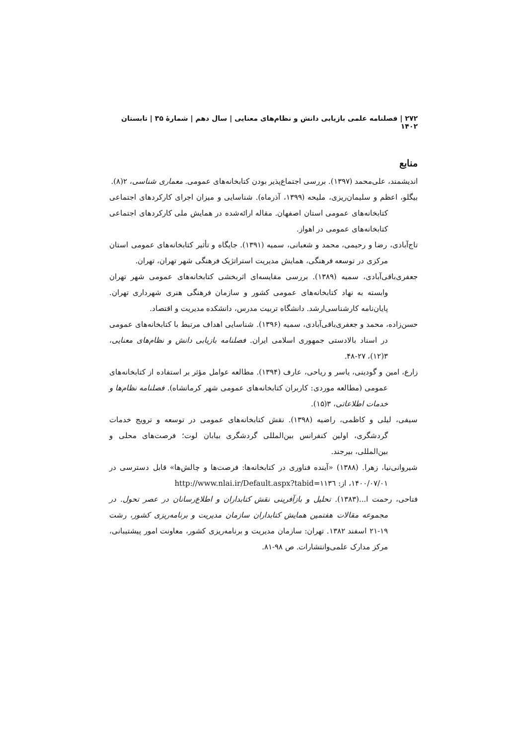۲۷۲ | فصلنامه علمی بازیابی دانش و نظام‌های معنایی | سال دهم | شمارهٔ ۳۵ | تابستان ۱۴۰۲
منابع
اندیشمند، علی‌محمد (۱۳۹۷). بررسی اجتماع‌پذیر بودن کتابخانه‌های عمومی. معماری شناسی، ۲(۸).
بیگلو، اعظم و سلیمان‌ریزی، ملیحه (۱۳۹۹، آذرماه). شناسایی و میزان اجرای کارکردهای اجتماعی کتابخانه‌های عمومی استان اصفهان. مقاله ارائه‌شده در همایش ملی کارکردهای اجتماعی کتابخانه‌های عمومی در اهواز.
تاج‌آبادی، رضا و رحیمی، محمد و شعبانی، سمیه (۱۳۹۱). جایگاه و تأثیر کتابخانه‌های عمومی استان مرکزی در توسعه فرهنگی، همایش مدیریت استراتژیک فرهنگی شهر تهران، تهران.
جعفری‌باقی‌آبادی، سمیه (۱۳۸۹). بررسی مقایسه‌ای اثربخشی کتابخانه‌های عمومی شهر تهران وابسته به نهاد کتابخانه‌های عمومی کشور و سازمان فرهنگی هنری شهرداری تهران. پایان‌نامه کارشناسی‌ارشد. دانشگاه تربیت مدرس، دانشکده مدیریت و اقتصاد.
حسن‌زاده، محمد و جعفری‌باقی‌آبادی، سمیه (۱۳۹۶). شناسایی اهداف مرتبط با کتابخانه‌های عمومی در اسناد بالادستی جمهوری اسلامی ایران. فصلنامه بازیابی دانش و نظام‌های معنایی، ۳(۱۲)، ۲۷-۴۸.
زارع، امین و گودینی، یاسر و ریاحی، عارف (۱۳۹۴). مطالعه عوامل مؤثر بر استفاده از کتابخانه‌های عمومی (مطالعه موردی: کاربران کتابخانه‌های عمومی شهر کرمانشاه). فصلنامه نظام‌ها و خدمات اطلاعاتی، ۳(۱۵).
سیفی، لیلی و کاظمی، راضیه (۱۳۹۸). نقش کتابخانه‌های عمومی در توسعه و ترویج خدمات گردشگری، اولین کنفرانس بین‌المللی گردشگری بیابان لوت؛ فرصت‌های محلی و بین‌المللی، بیرجند.
شیروانی‌نیا، زهرا. (۱۳۸۸) «آینده فناوری در کتابخانه‌ها: فرصت‌ها و چالش‌ها» قابل دسترسی در ۱۴۰۰/۰۷/۰۱، از: http://www.nlai.ir/Default.aspx?tabid=١١٣٦
فتاحی، رحمت ا...(۱۳۸۳). تحلیل و بازآفرینی نقش کتابداران و اطلاع‌رسانان در عصر تحول. در مجموعه مقالات هفتمین همایش کتابداران سازمان مدیریت و برنامه‌ریزی کشور، رشت ۱۹-۲۱ اسفند ۱۳۸۲. تهران: سازمان مدیریت و برنامه‌ریزی کشور، معاونت امور پیشتیبانی، مرکز مدارک علمی‌وانتشارات. ص ۹۸-۸۱.